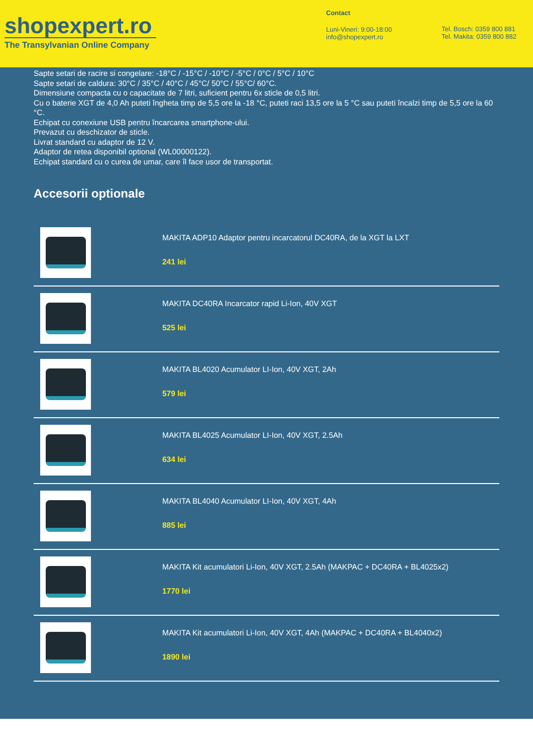shopexpert.ro
The Transylvanian Online Company
Contact
Luni-Vineri: 9:00-18:00
info@shopexpert.ro
Tel. Bosch: 0359 800 881
Tel. Makita: 0359 800 882
Sapte setari de racire si congelare: -18°C / -15°C / -10°C / -5°C / 0°C / 5°C / 10°C
Sapte setari de caldura: 30°C / 35°C / 40°C / 45°C/ 50°C / 55°C/ 60°C.
Dimensiune compacta cu o capacitate de 7 litri, suficient pentru 6x sticle de 0,5 litri.
Cu o baterie XGT de 4,0 Ah puteti îngheta timp de 5,5 ore la -18 °C, puteti raci 13,5 ore la 5 °C sau puteti încalzi timp de 5,5 ore la 60 °C.
Echipat cu conexiune USB pentru încarcarea smartphone-ului.
Prevazut cu deschizator de sticle.
Livrat standard cu adaptor de 12 V.
Adaptor de retea disponibil optional (WL00000122).
Echipat standard cu o curea de umar, care îl face usor de transportat.
Accesorii optionale
MAKITA ADP10 Adaptor pentru incarcatorul DC40RA, de la XGT la LXT
241 lei
MAKITA DC40RA Incarcator rapid Li-Ion, 40V XGT
525 lei
MAKITA BL4020 Acumulator LI-Ion, 40V XGT, 2Ah
579 lei
MAKITA BL4025 Acumulator LI-Ion, 40V XGT, 2.5Ah
634 lei
MAKITA BL4040 Acumulator LI-Ion, 40V XGT, 4Ah
885 lei
MAKITA Kit acumulatori Li-Ion, 40V XGT, 2.5Ah (MAKPAC + DC40RA + BL4025x2)
1770 lei
MAKITA Kit acumulatori Li-Ion, 40V XGT, 4Ah (MAKPAC + DC40RA + BL4040x2)
1890 lei